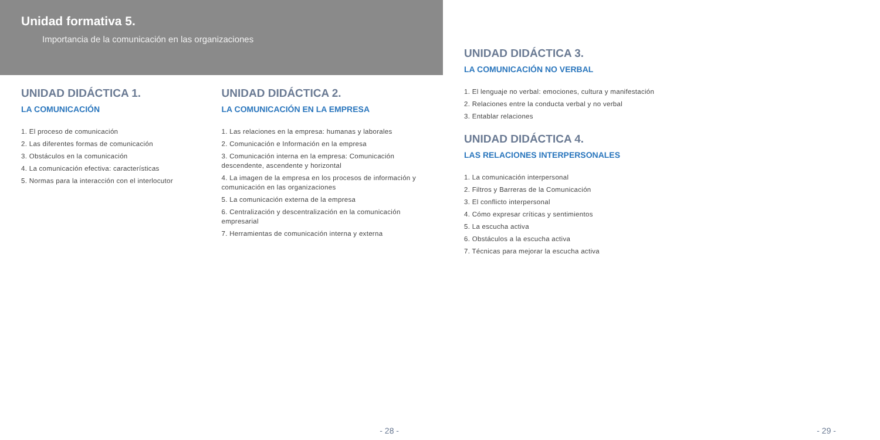Unidad formativa 5.
Importancia de la comunicación en las organizaciones
UNIDAD DIDÁCTICA 1.
LA COMUNICACIÓN
1. El proceso de comunicación
2. Las diferentes formas de comunicación
3. Obstáculos en la comunicación
4. La comunicación efectiva: características
5. Normas para la interacción con el interlocutor
UNIDAD DIDÁCTICA 2.
LA COMUNICACIÓN EN LA EMPRESA
1. Las relaciones en la empresa: humanas y laborales
2. Comunicación e Información en la empresa
3. Comunicación interna en la empresa: Comunicación descendente, ascendente y horizontal
4. La imagen de la empresa en los procesos de información y comunicación en las organizaciones
5. La comunicación externa de la empresa
6. Centralización y descentralización en la comunicación empresarial
7. Herramientas de comunicación interna y externa
- 28 -
UNIDAD DIDÁCTICA 3.
LA COMUNICACIÓN NO VERBAL
1. El lenguaje no verbal: emociones, cultura y manifestación
2. Relaciones entre la conducta verbal y no verbal
3. Entablar relaciones
UNIDAD DIDÁCTICA 4.
LAS RELACIONES INTERPERSONALES
1. La comunicación interpersonal
2. Filtros y Barreras de la Comunicación
3. El conflicto interpersonal
4. Cómo expresar críticas y sentimientos
5. La escucha activa
6. Obstáculos a la escucha activa
7. Técnicas para mejorar la escucha activa
- 29 -